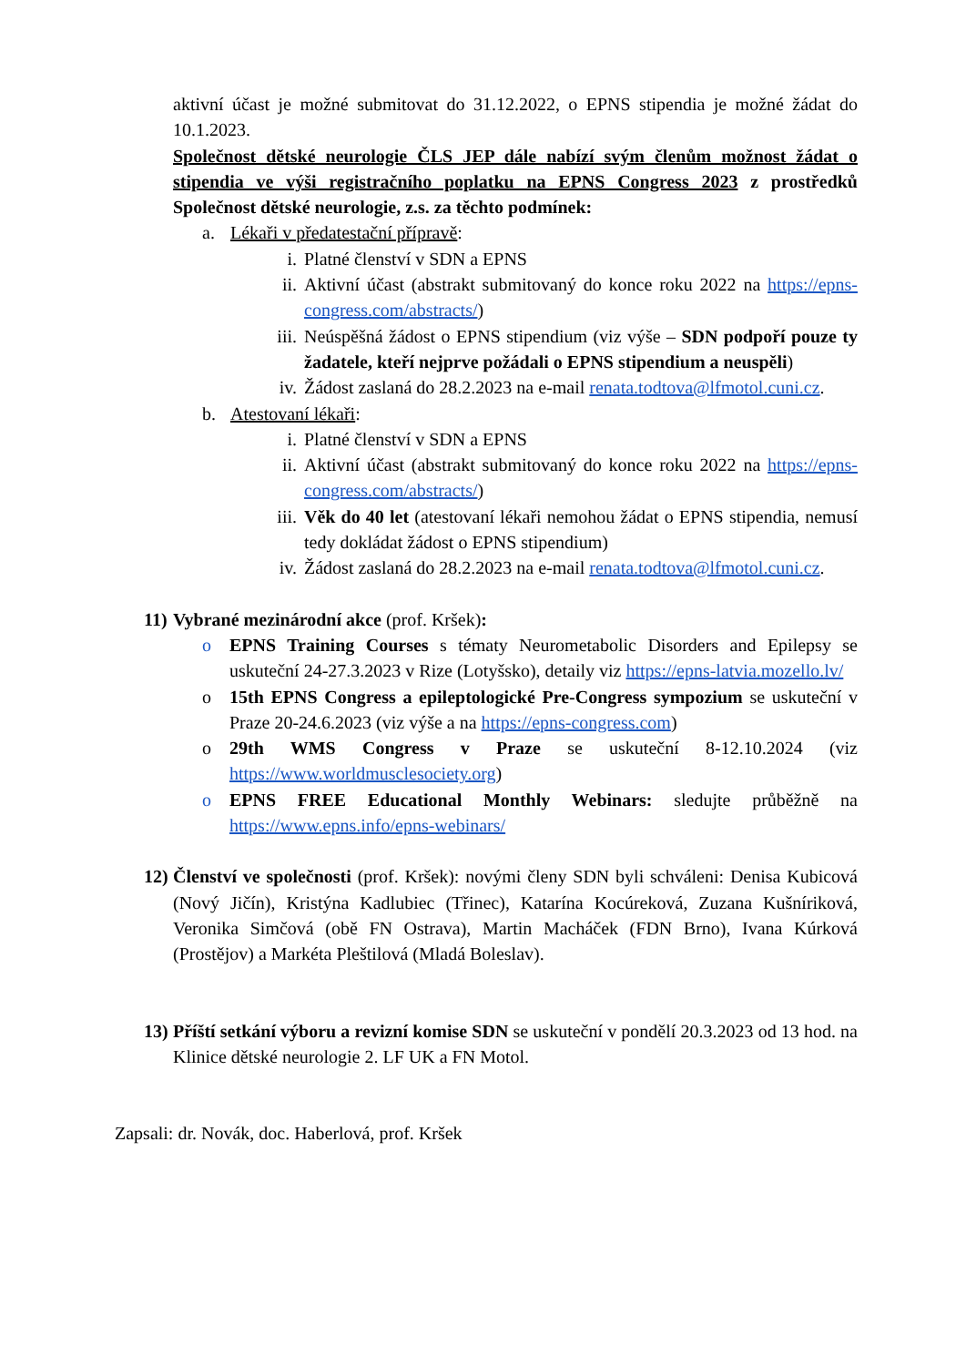aktivní účast je možné submitovat do 31.12.2022, o EPNS stipendia je možné žádat do 10.1.2023.
Společnost dětské neurologie ČLS JEP dále nabízí svým členům možnost žádat o stipendia ve výši registračního poplatku na EPNS Congress 2023 z prostředků Společnost dětské neurologie, z.s. za těchto podmínek:
a. Lékaři v předatestační přípravě:
i. Platné členství v SDN a EPNS
ii. Aktivní účast (abstrakt submitovaný do konce roku 2022 na https://epns-congress.com/abstracts/)
iii. Neúspěšná žádost o EPNS stipendium (viz výše – SDN podpoří pouze ty žadatele, kteří nejprve požádali o EPNS stipendium a neuspěli)
iv. Žádost zaslaná do 28.2.2023 na e-mail renata.todtova@lfmotol.cuni.cz.
b. Atestovaní lékaři:
i. Platné členství v SDN a EPNS
ii. Aktivní účast (abstrakt submitovaný do konce roku 2022 na https://epns-congress.com/abstracts/)
iii. Věk do 40 let (atestovaní lékaři nemohou žádat o EPNS stipendia, nemusí tedy dokládat žádost o EPNS stipendium)
iv. Žádost zaslaná do 28.2.2023 na e-mail renata.todtova@lfmotol.cuni.cz.
11) Vybrané mezinárodní akce (prof. Kršek):
o EPNS Training Courses s tématy Neurometabolic Disorders and Epilepsy se uskuteční 24-27.3.2023 v Rize (Lotyšsko), detaily viz https://epns-latvia.mozello.lv/
o 15th EPNS Congress a epileptologické Pre-Congress sympozium se uskuteční v Praze 20-24.6.2023 (viz výše a na https://epns-congress.com)
o 29th WMS Congress v Praze se uskuteční 8-12.10.2024 (viz https://www.worldmusclesociety.org)
o EPNS FREE Educational Monthly Webinars: sledujte průběžně na https://www.epns.info/epns-webinars/
12) Členství ve společnosti (prof. Kršek): novými členy SDN byli schváleni: Denisa Kubicová (Nový Jičín), Kristýna Kadlubiec (Třinec), Katarína Kocúreková, Zuzana Kušníriková, Veronika Simčová (obě FN Ostrava), Martin Macháček (FDN Brno), Ivana Kúrková (Prostějov) a Markéta Pleštilová (Mladá Boleslav).
13) Příští setkání výboru a revizní komise SDN se uskuteční v pondělí 20.3.2023 od 13 hod. na Klinice dětské neurologie 2. LF UK a FN Motol.
Zapsali: dr. Novák, doc. Haberlová, prof. Kršek